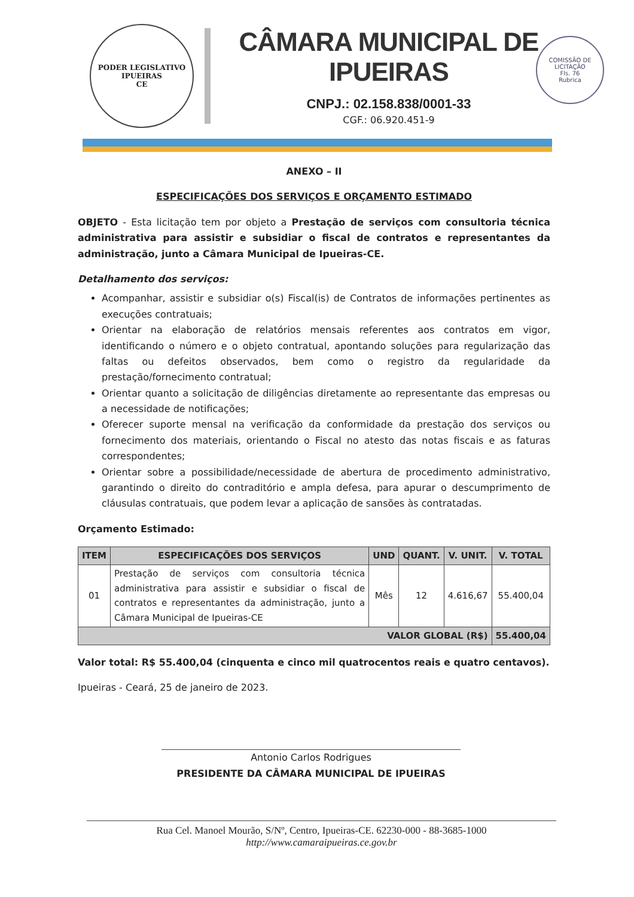PODER LEGISLATIVO
IPUEIRAS
CE
CÂMARA MUNICIPAL DE IPUEIRAS
CNPJ.: 02.158.838/0001-33
CGF.: 06.920.451-9
COMISSÃO DE LICITAÇÃO
Fls. 76
Rubrica
ANEXO – II
ESPECIFICAÇÕES DOS SERVIÇOS E ORÇAMENTO ESTIMADO
OBJETO - Esta licitação tem por objeto a Prestação de serviços com consultoria técnica administrativa para assistir e subsidiar o fiscal de contratos e representantes da administração, junto a Câmara Municipal de Ipueiras-CE.
Detalhamento dos serviços:
Acompanhar, assistir e subsidiar o(s) Fiscal(is) de Contratos de informações pertinentes as execuções contratuais;
Orientar na elaboração de relatórios mensais referentes aos contratos em vigor, identificando o número e o objeto contratual, apontando soluções para regularização das faltas ou defeitos observados, bem como o registro da regularidade da prestação/fornecimento contratual;
Orientar quanto a solicitação de diligências diretamente ao representante das empresas ou a necessidade de notificações;
Oferecer suporte mensal na verificação da conformidade da prestação dos serviços ou fornecimento dos materiais, orientando o Fiscal no atesto das notas fiscais e as faturas correspondentes;
Orientar sobre a possibilidade/necessidade de abertura de procedimento administrativo, garantindo o direito do contraditório e ampla defesa, para apurar o descumprimento de cláusulas contratuais, que podem levar a aplicação de sansões às contratadas.
Orçamento Estimado:
| ITEM | ESPECIFICAÇÕES DOS SERVIÇOS | UND | QUANT. | V. UNIT. | V. TOTAL |
| --- | --- | --- | --- | --- | --- |
| 01 | Prestação de serviços com consultoria técnica administrativa para assistir e subsidiar o fiscal de contratos e representantes da administração, junto a Câmara Municipal de Ipueiras-CE | Mês | 12 | 4.616,67 | 55.400,04 |
| VALOR GLOBAL (R$) | | | | | 55.400,04 |
Valor total: R$ 55.400,04 (cinquenta e cinco mil quatrocentos reais e quatro centavos).
Ipueiras - Ceará, 25 de janeiro de 2023.
Antonio Carlos Rodrigues
PRESIDENTE DA CÂMARA MUNICIPAL DE IPUEIRAS
Rua Cel. Manoel Mourão, S/Nº, Centro, Ipueiras-CE. 62230-000 - 88-3685-1000
http://www.camaraipueiras.ce.gov.br